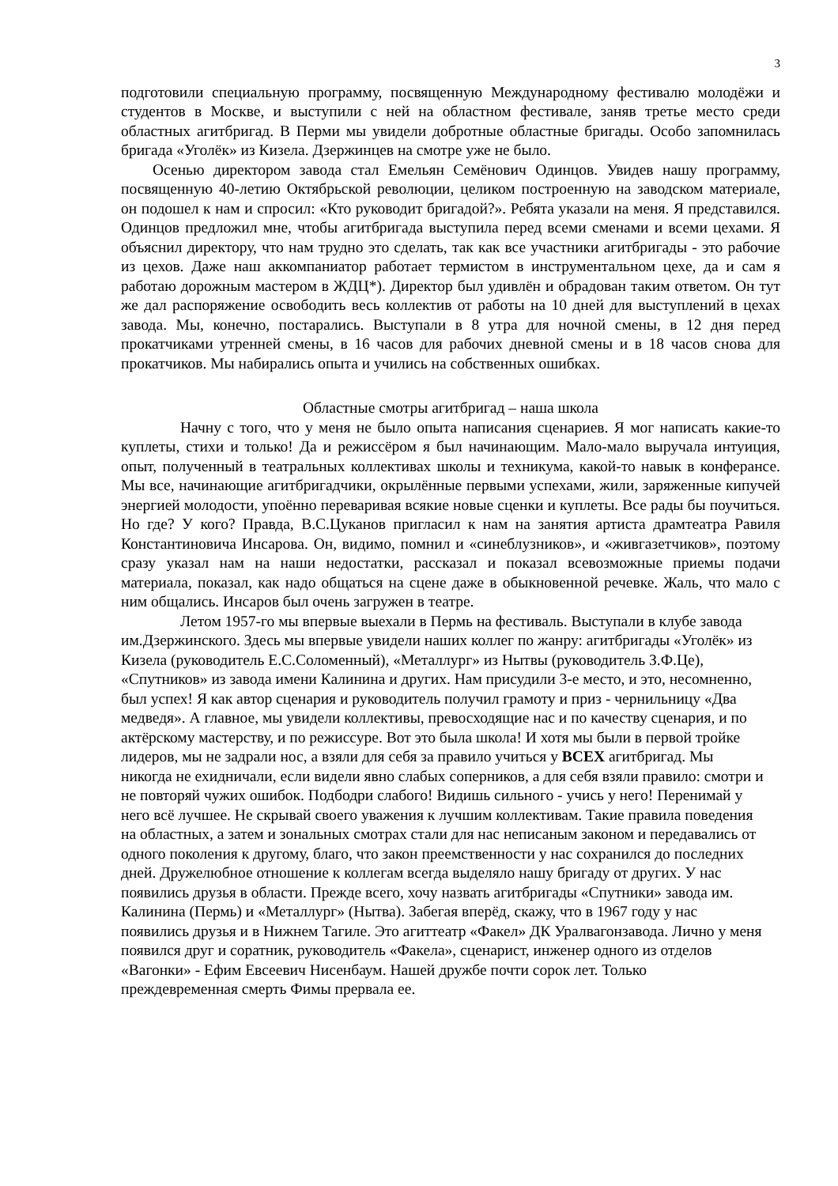3
подготовили специальную программу, посвященную Международному фестивалю молодёжи и студентов в Москве, и выступили с ней на областном фестивале, заняв третье место среди областных агитбригад. В Перми мы увидели добротные областные бригады. Особо запомнилась бригада «Уголёк» из Кизела. Дзержинцев на смотре уже не было.
Осенью директором завода стал Емельян Семёнович Одинцов. Увидев нашу программу, посвященную 40-летию Октябрьской революции, целиком построенную на заводском материале, он подошел к нам и спросил: «Кто руководит бригадой?». Ребята указали на меня. Я представился. Одинцов предложил мне, чтобы агитбригада выступила перед всеми сменами и всеми цехами. Я объяснил директору, что нам трудно это сделать, так как все участники агитбригады - это рабочие из цехов. Даже наш аккомпаниатор работает термистом в инструментальном цехе, да и сам я работаю дорожным мастером в ЖДЦ*). Директор был удивлён и обрадован таким ответом. Он тут же дал распоряжение освободить весь коллектив от работы на 10 дней для выступлений в цехах завода. Мы, конечно, постарались. Выступали в 8 утра для ночной смены, в 12 дня перед прокатчиками утренней смены, в 16 часов для рабочих дневной смены и в 18 часов снова для прокатчиков. Мы набирались опыта и учились на собственных ошибках.
Областные смотры агитбригад – наша школа
Начну с того, что у меня не было опыта написания сценариев. Я мог написать какие-то куплеты, стихи и только! Да и режиссёром я был начинающим. Мало-мало выручала интуиция, опыт, полученный в театральных коллективах школы и техникума, какой-то навык в конферансе. Мы все, начинающие агитбригадчики, окрылённые первыми успехами, жили, заряженные кипучей энергией молодости, упоённо переваривая всякие новые сценки и куплеты. Все рады бы поучиться. Но где? У кого? Правда, В.С.Цуканов пригласил к нам на занятия артиста драмтеатра Равиля Константиновича Инсарова. Он, видимо, помнил и «синеблузников», и «живгазетчиков», поэтому сразу указал нам на наши недостатки, рассказал и показал всевозможные приемы подачи материала, показал, как надо общаться на сцене даже в обыкновенной речевке. Жаль, что мало с ним общались. Инсаров был очень загружен в театре.
Летом 1957-го мы впервые выехали в Пермь на фестиваль. Выступали в клубе завода им.Дзержинского. Здесь мы впервые увидели наших коллег по жанру: агитбригады «Уголёк» из Кизела (руководитель Е.С.Соломенный), «Металлург» из Нытвы (руководитель З.Ф.Це), «Спутников» из завода имени Калинина и других. Нам присудили 3-е место, и это, несомненно, был успех! Я как автор сценария и руководитель получил грамоту и приз - чернильницу «Два медведя». А главное, мы увидели коллективы, превосходящие нас и по качеству сценария, и по актёрскому мастерству, и по режиссуре. Вот это была школа! И хотя мы были в первой тройке лидеров, мы не задрали нос, а взяли для себя за правило учиться у ВСЕХ агитбригад. Мы никогда не ехидничали, если видели явно слабых соперников, а для себя взяли правило: смотри и не повторяй чужих ошибок. Подбодри слабого! Видишь сильного - учись у него! Перенимай у него всё лучшее. Не скрывай своего уважения к лучшим коллективам. Такие правила поведения на областных, а затем и зональных смотрах стали для нас неписаным законом и передавались от одного поколения к другому, благо, что закон преемственности у нас сохранился до последних дней. Дружелюбное отношение к коллегам всегда выделяло нашу бригаду от других. У нас появились друзья в области. Прежде всего, хочу назвать агитбригады «Спутники» завода им. Калинина (Пермь) и «Металлург» (Нытва). Забегая вперёд, скажу, что в 1967 году у нас появились друзья и в Нижнем Тагиле. Это агиттеатр «Факел» ДК Уралвагонзавода. Лично у меня появился друг и соратник, руководитель «Факела», сценарист, инженер одного из отделов «Вагонки» - Ефим Евсеевич Нисенбаум. Нашей дружбе почти сорок лет. Только преждевременная смерть Фимы прервала ее.